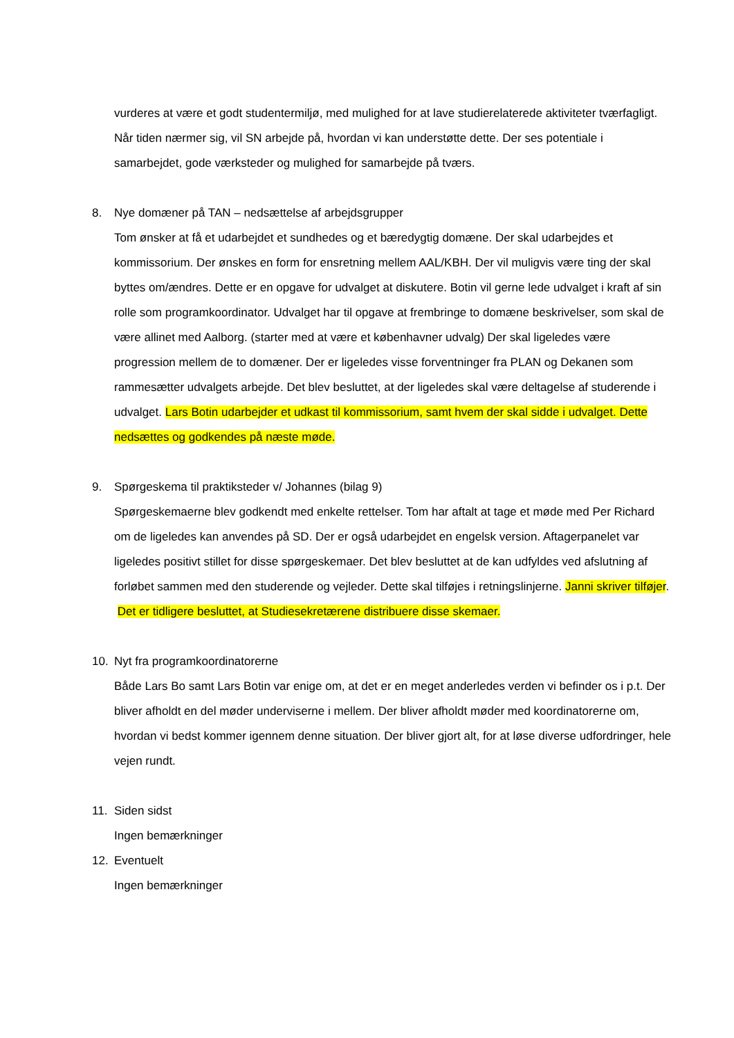vurderes at være et godt studentermiljø, med mulighed for at lave studierelaterede aktiviteter tværfagligt. Når tiden nærmer sig, vil SN arbejde på, hvordan vi kan understøtte dette. Der ses potentiale i samarbejdet, gode værksteder og mulighed for samarbejde på tværs.
8. Nye domæner på TAN – nedsættelse af arbejdsgrupper
Tom ønsker at få et udarbejdet et sundhedes og et bæredygtig domæne. Der skal udarbejdes et kommissorium. Der ønskes en form for ensretning mellem AAL/KBH. Der vil muligvis være ting der skal byttes om/ændres. Dette er en opgave for udvalget at diskutere. Botin vil gerne lede udvalget i kraft af sin rolle som programkoordinator. Udvalget har til opgave at frembringe to domæne beskrivelser, som skal de være allinet med Aalborg. (starter med at være et københavner udvalg) Der skal ligeledes være progression mellem de to domæner. Der er ligeledes visse forventninger fra PLAN og Dekanen som rammesætter udvalgets arbejde. Det blev besluttet, at der ligeledes skal være deltagelse af studerende i udvalget. Lars Botin udarbejder et udkast til kommissorium, samt hvem der skal sidde i udvalget. Dette nedsættes og godkendes på næste møde.
9. Spørgeskema til praktiksteder v/ Johannes (bilag 9)
Spørgeskemaerne blev godkendt med enkelte rettelser. Tom har aftalt at tage et møde med Per Richard om de ligeledes kan anvendes på SD. Der er også udarbejdet en engelsk version. Aftagerpanelet var ligeledes positivt stillet for disse spørgeskemaer. Det blev besluttet at de kan udfyldes ved afslutning af forløbet sammen med den studerende og vejleder. Dette skal tilføjes i retningslinjerne. Janni skriver tilføjer. Det er tidligere besluttet, at Studiesekretærene distribuere disse skemaer.
10. Nyt fra programkoordinatorerne
Både Lars Bo samt Lars Botin var enige om, at det er en meget anderledes verden vi befinder os i p.t. Der bliver afholdt en del møder underviserne i mellem. Der bliver afholdt møder med koordinatorerne om, hvordan vi bedst kommer igennem denne situation. Der bliver gjort alt, for at løse diverse udfordringer, hele vejen rundt.
11. Siden sidst
Ingen bemærkninger
12. Eventuelt
Ingen bemærkninger